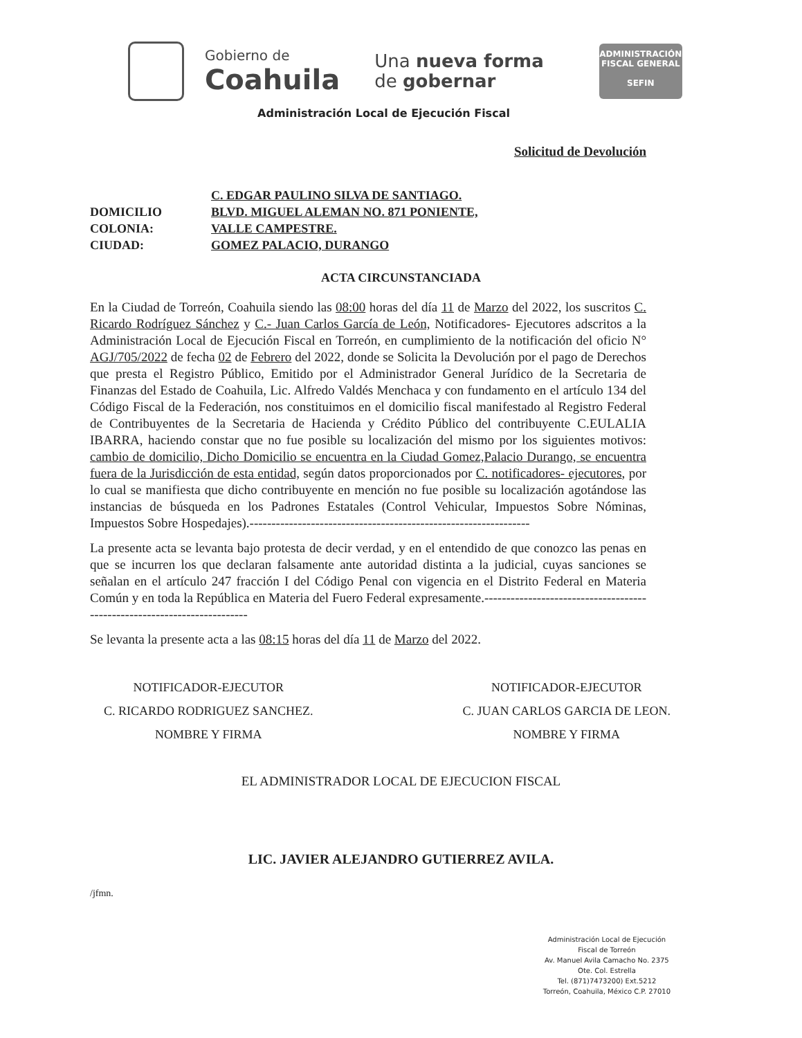Gobierno de
Coahuila
Una nueva forma
de gobernar
ADMINISTRACIÓN
FISCAL GENERAL
SEFIN
Administración Local de Ejecución Fiscal
Solicitud de Devolución
C. EDGAR PAULINO SILVA DE SANTIAGO.
DOMICILIO BLVD. MIGUEL ALEMAN NO. 871 PONIENTE,
COLONIA: VALLE CAMPESTRE.
CIUDAD: GOMEZ PALACIO, DURANGO
ACTA CIRCUNSTANCIADA
En la Ciudad de Torreón, Coahuila siendo las 08:00 horas del día 11 de Marzo del 2022, los suscritos C. Ricardo Rodríguez Sánchez y C.- Juan Carlos García de León, Notificadores- Ejecutores adscritos a la Administración Local de Ejecución Fiscal en Torreón, en cumplimiento de la notificación del oficio N° AGJ/705/2022 de fecha 02 de Febrero del 2022, donde se Solicita la Devolución por el pago de Derechos que presta el Registro Público, Emitido por el Administrador General Jurídico de la Secretaria de Finanzas del Estado de Coahuila, Lic. Alfredo Valdés Menchaca y con fundamento en el artículo 134 del Código Fiscal de la Federación, nos constituimos en el domicilio fiscal manifestado al Registro Federal de Contribuyentes de la Secretaria de Hacienda y Crédito Público del contribuyente C.EULALIA IBARRA, haciendo constar que no fue posible su localización del mismo por los siguientes motivos: cambio de domicilio, Dicho Domicilio se encuentra en la Ciudad Gomez,Palacio Durango, se encuentra fuera de la Jurisdicción de esta entidad, según datos proporcionados por C. notificadores- ejecutores, por lo cual se manifiesta que dicho contribuyente en mención no fue posible su localización agotándose las instancias de búsqueda en los Padrones Estatales (Control Vehicular, Impuestos Sobre Nóminas, Impuestos Sobre Hospedajes).----------------------------------------------------------------
La presente acta se levanta bajo protesta de decir verdad, y en el entendido de que conozco las penas en que se incurren los que declaran falsamente ante autoridad distinta a la judicial, cuyas sanciones se señalan en el artículo 247 fracción I del Código Penal con vigencia en el Distrito Federal en Materia Común y en toda la República en Materia del Fuero Federal expresamente.-------------------------------------------------------------------------
Se levanta la presente acta a las 08:15 horas del día 11 de Marzo del 2022.
NOTIFICADOR-EJECUTOR
C. RICARDO RODRIGUEZ SANCHEZ.
NOMBRE Y FIRMA
NOTIFICADOR-EJECUTOR
C. JUAN CARLOS GARCIA DE LEON.
NOMBRE Y FIRMA
EL ADMINISTRADOR LOCAL DE EJECUCION FISCAL
LIC. JAVIER ALEJANDRO GUTIERREZ AVILA.
/jfmn.
Administración Local de Ejecución
Fiscal de Torreón
Av. Manuel Avila Camacho No. 2375
Ote. Col. Estrella
Tel. (871)7473200) Ext.5212
Torreón, Coahuila, México C.P. 27010